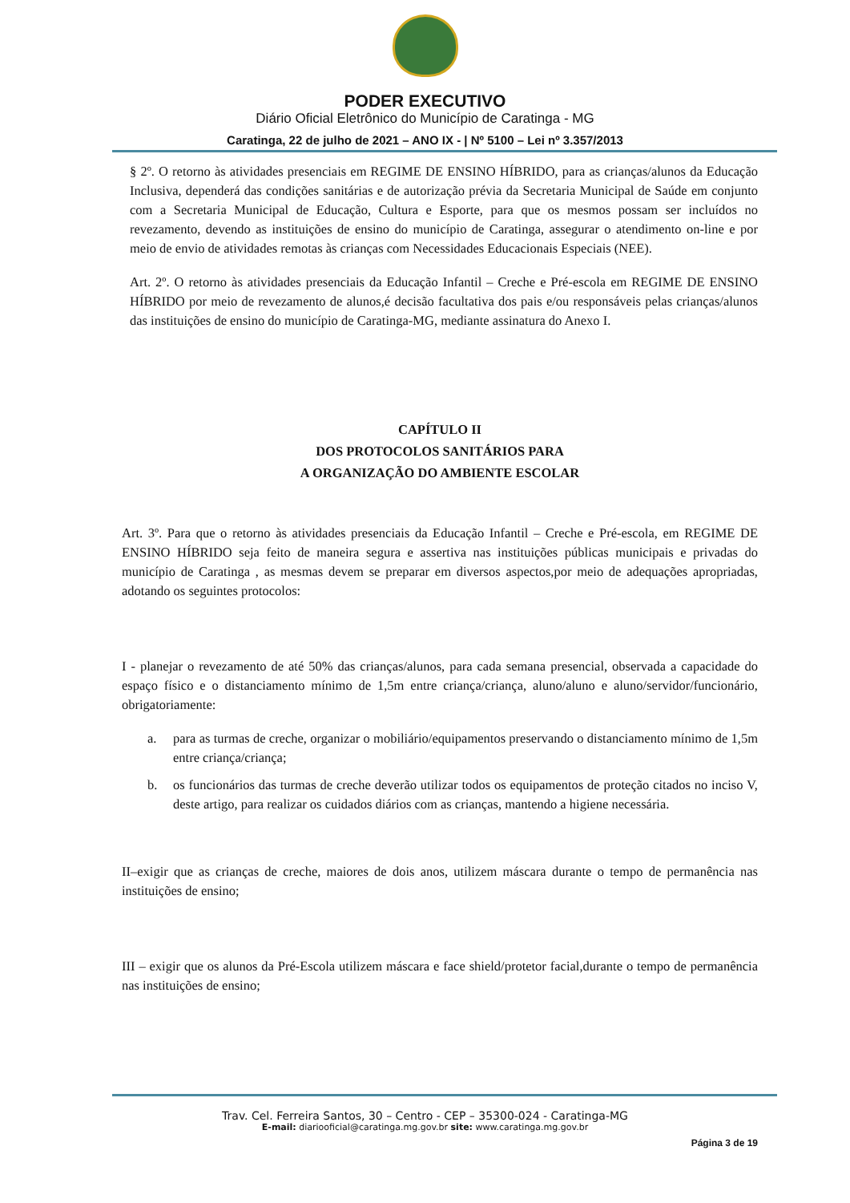PODER EXECUTIVO
Diário Oficial Eletrônico do Município de Caratinga - MG
Caratinga, 22 de julho de 2021 – ANO IX - | Nº 5100 – Lei nº 3.357/2013
§ 2º. O retorno às atividades presenciais em REGIME DE ENSINO HÍBRIDO, para as crianças/alunos da Educação Inclusiva, dependerá das condições sanitárias e de autorização prévia da Secretaria Municipal de Saúde em conjunto com a Secretaria Municipal de Educação, Cultura e Esporte, para que os mesmos possam ser incluídos no revezamento, devendo as instituições de ensino do município de Caratinga, assegurar o atendimento on-line e por meio de envio de atividades remotas às crianças com Necessidades Educacionais Especiais (NEE).
Art. 2º. O retorno às atividades presenciais da Educação Infantil – Creche e Pré-escola em REGIME DE ENSINO HÍBRIDO por meio de revezamento de alunos,é decisão facultativa dos pais e/ou responsáveis pelas crianças/alunos das instituições de ensino do município de Caratinga-MG, mediante assinatura do Anexo I.
CAPÍTULO II
DOS PROTOCOLOS SANITÁRIOS PARA
A ORGANIZAÇÃO DO AMBIENTE ESCOLAR
Art. 3º. Para que o retorno às atividades presenciais da Educação Infantil – Creche e Pré-escola, em REGIME DE ENSINO HÍBRIDO seja feito de maneira segura e assertiva nas instituições públicas municipais e privadas do município de Caratinga , as mesmas devem se preparar em diversos aspectos,por meio de adequações apropriadas, adotando os seguintes protocolos:
I - planejar o revezamento de até 50% das crianças/alunos, para cada semana presencial, observada a capacidade do espaço físico e o distanciamento mínimo de 1,5m entre criança/criança, aluno/aluno e aluno/servidor/funcionário, obrigatoriamente:
a. para as turmas de creche, organizar o mobiliário/equipamentos preservando o distanciamento mínimo de 1,5m entre criança/criança;
b. os funcionários das turmas de creche deverão utilizar todos os equipamentos de proteção citados no inciso V, deste artigo, para realizar os cuidados diários com as crianças, mantendo a higiene necessária.
II–exigir que as crianças de creche, maiores de dois anos, utilizem máscara durante o tempo de permanência nas instituições de ensino;
III – exigir que os alunos da Pré-Escola utilizem máscara e face shield/protetor facial,durante o tempo de permanência nas instituições de ensino;
Trav. Cel. Ferreira Santos, 30 – Centro - CEP – 35300-024 - Caratinga-MG
E-mail: diariooficial@caratinga.mg.gov.br site: www.caratinga.mg.gov.br
Página 3 de 19